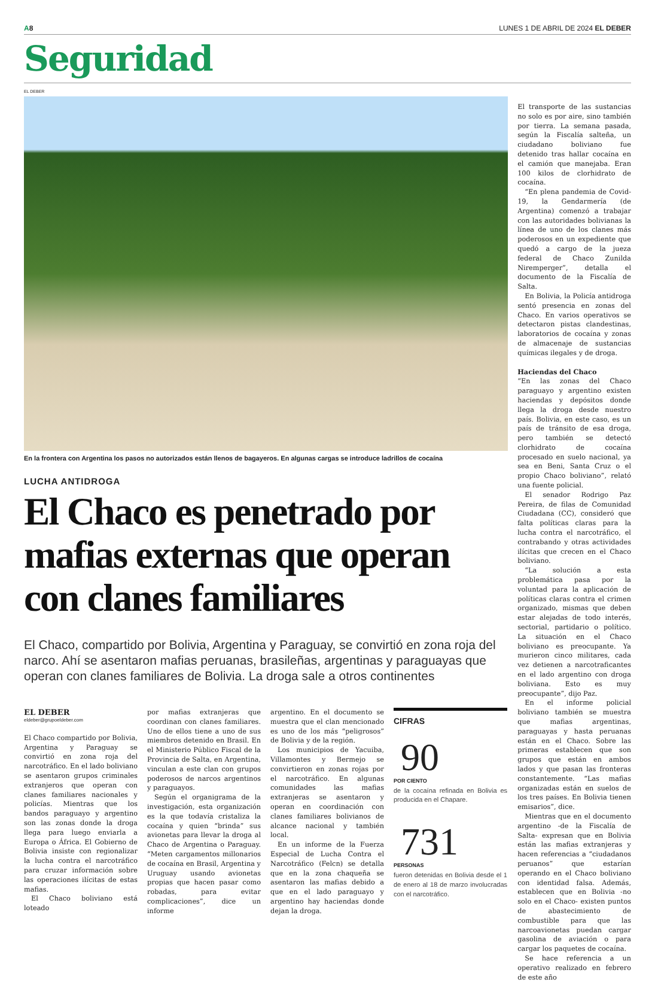A 8 LUNES 1 DE ABRIL DE 2024 EL DEBER
Seguridad
EL DEBER
En la frontera con Argentina los pasos no autorizados están llenos de bagayeros. En algunas cargas se introduce ladrillos de cocaína
LUCHA ANTIDROGA
El Chaco es penetrado por mafias externas que operan con clanes familiares
El Chaco, compartido por Bolivia, Argentina y Paraguay, se convirtió en zona roja del narco. Ahí se asentaron mafias peruanas, brasileñas, argentinas y paraguayas que operan con clanes familiares de Bolivia. La droga sale a otros continentes
EL DEBER
eldeber@grupoeldeber.com
El Chaco compartido por Bolivia, Argentina y Paraguay se convirtió en zona roja del narcotráfico. En el lado boliviano se asentaron grupos criminales extranjeros que operan con clanes familiares nacionales y policías. Mientras que los bandos paraguayo y argentino son las zonas donde la droga llega para luego enviarla a Europa o África. El Gobierno de Bolivia insiste con regionalizar la lucha contra el narcotráfico para cruzar información sobre las operaciones ilícitas de estas mafias.
El Chaco boliviano está loteado
por mafias extranjeras que coordinan con clanes familiares. Uno de ellos tiene a uno de sus miembros detenido en Brasil. En el Ministerio Público Fiscal de la Provincia de Salta, en Argentina, vinculan a este clan con grupos poderosos de narcos argentinos y paraguayos.
Según el organigrama de la investigación, esta organización es la que todavía cristaliza la cocaína y quien “brinda” sus avionetas para llevar la droga al Chaco de Argentina o Paraguay. “Meten cargamentos millonarios de cocaína en Brasil, Argentina y Uruguay usando avionetas propias que hacen pasar como robadas, para evitar complicaciones”, dice un informe
argentino. En el documento se muestra que el clan mencionado es uno de los más “peligrosos” de Bolivia y de la región.
Los municipios de Yacuiba, Villamontes y Bermejo se convirtieron en zonas rojas por el narcotráfico. En algunas comunidades las mafias extranjeras se asentaron y operan en coordinación con clanes familiares bolivianos de alcance nacional y también local.
En un informe de la Fuerza Especial de Lucha Contra el Narcotráfico (Felcn) se detalla que en la zona chaqueña se asentaron las mafias debido a que en el lado paraguayo y argentino hay haciendas donde dejan la droga.
CIFRAS
90
POR CIENTO
de la cocaína refinada en Bolivia es producida en el Chapare.
731
PERSONAS
fueron detenidas en Bolivia desde el 1 de enero al 18 de marzo involucradas con el narcotráfico.
El transporte de las sustancias no solo es por aire, sino también por tierra. La semana pasada, según la Fiscalía salteña, un ciudadano boliviano fue detenido tras hallar cocaína en el camión que manejaba. Eran 100 kilos de clorhidrato de cocaína.
“En plena pandemia de Covid-19, la Gendarmería (de Argentina) comenzó a trabajar con las autoridades bolivianas la línea de uno de los clanes más poderosos en un expediente que quedó a cargo de la jueza federal de Chaco Zunilda Niremperger”, detalla el documento de la Fiscalía de Salta.
En Bolivia, la Policía antidroga sentó presencia en zonas del Chaco. En varios operativos se detectaron pistas clandestinas, laboratorios de cocaína y zonas de almacenaje de sustancias químicas ilegales y de droga.
Haciendas del Chaco
“En las zonas del Chaco paraguayo y argentino existen haciendas y depósitos donde llega la droga desde nuestro país. Bolivia, en este caso, es un país de tránsito de esa droga, pero también se detectó clorhidrato de cocaína procesado en suelo nacional, ya sea en Beni, Santa Cruz o el propio Chaco boliviano”, relató una fuente policial.
El senador Rodrigo Paz Pereira, de filas de Comunidad Ciudadana (CC), consideró que falta políticas claras para la lucha contra el narcotráfico, el contrabando y otras actividades ilícitas que crecen en el Chaco boliviano.
“La solución a esta problemática pasa por la voluntad para la aplicación de políticas claras contra el crimen organizado, mismas que deben estar alejadas de todo interés, sectorial, partidario o político. La situación en el Chaco boliviano es preocupante. Ya murieron cinco militares, cada vez detienen a narcotraficantes en el lado argentino con droga boliviana. Esto es muy preocupante”, dijo Paz.
En el informe policial boliviano también se muestra que mafias argentinas, paraguayas y hasta peruanas están en el Chaco. Sobre las primeras establecen que son grupos que están en ambos lados y que pasan las fronteras constantemente. “Las mafias organizadas están en suelos de los tres países. En Bolivia tienen emisarios”, dice.
Mientras que en el documento argentino -de la Fiscalía de Salta- expresan que en Bolivia están las mafias extranjeras y hacen referencias a “ciudadanos peruanos” que estarían operando en el Chaco boliviano con identidad falsa. Además, establecen que en Bolivia -no solo en el Chaco- existen puntos de abastecimiento de combustible para que las narcoavionetas puedan cargar gasolina de aviación o para cargar los paquetes de cocaína.
Se hace referencia a un operativo realizado en febrero de este año